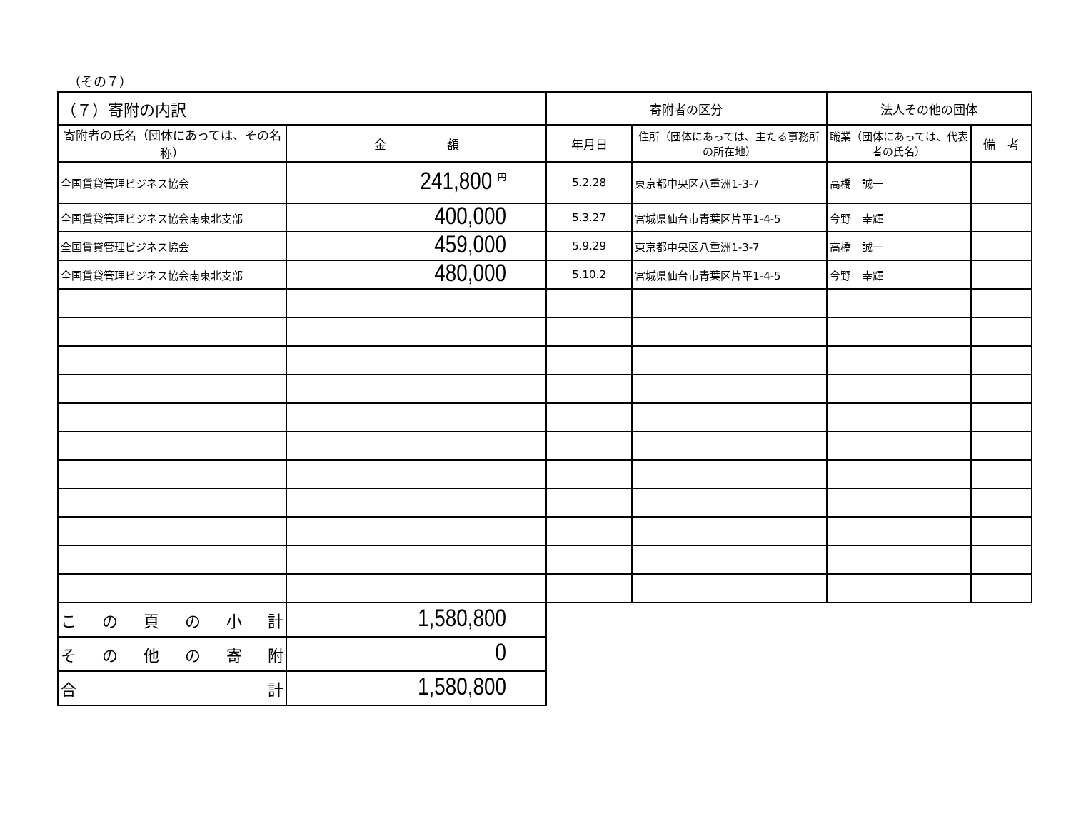（その７）
| （７）寄附の内訳 | | 寄附者の区分 | | 法人その他の団体 | |
| --- | --- | --- | --- | --- | --- |
| 寄附者の氏名（団体にあっては、その名称） | 金 額 | 年月日 | 住所（団体にあっては、主たる事務所の所在地） | 職業（団体にあっては、代表者の氏名） | 備 考 |
| 全国賃貸管理ビジネス協会 | 241,800 <sup>円</sup> | 5.2.28 | 東京都中央区八重洲1-3-7 | 高橋 誠一 | |
| 全国賃貸管理ビジネス協会南東北支部 | 400,000 | 5.3.27 | 宮城県仙台市青葉区片平1-4-5 | 今野 幸輝 | |
| 全国賃貸管理ビジネス協会 | 459,000 | 5.9.29 | 東京都中央区八重洲1-3-7 | 高橋 誠一 | |
| 全国賃貸管理ビジネス協会南東北支部 | 480,000 | 5.10.2 | 宮城県仙台市青葉区片平1-4-5 | 今野 幸輝 | |
| こ の 頁 の 小 計 | 1,580,800 | | | | |
| そ の 他 の 寄 附 | 0 | | | | |
| 合 計 | 1,580,800 | | | | |